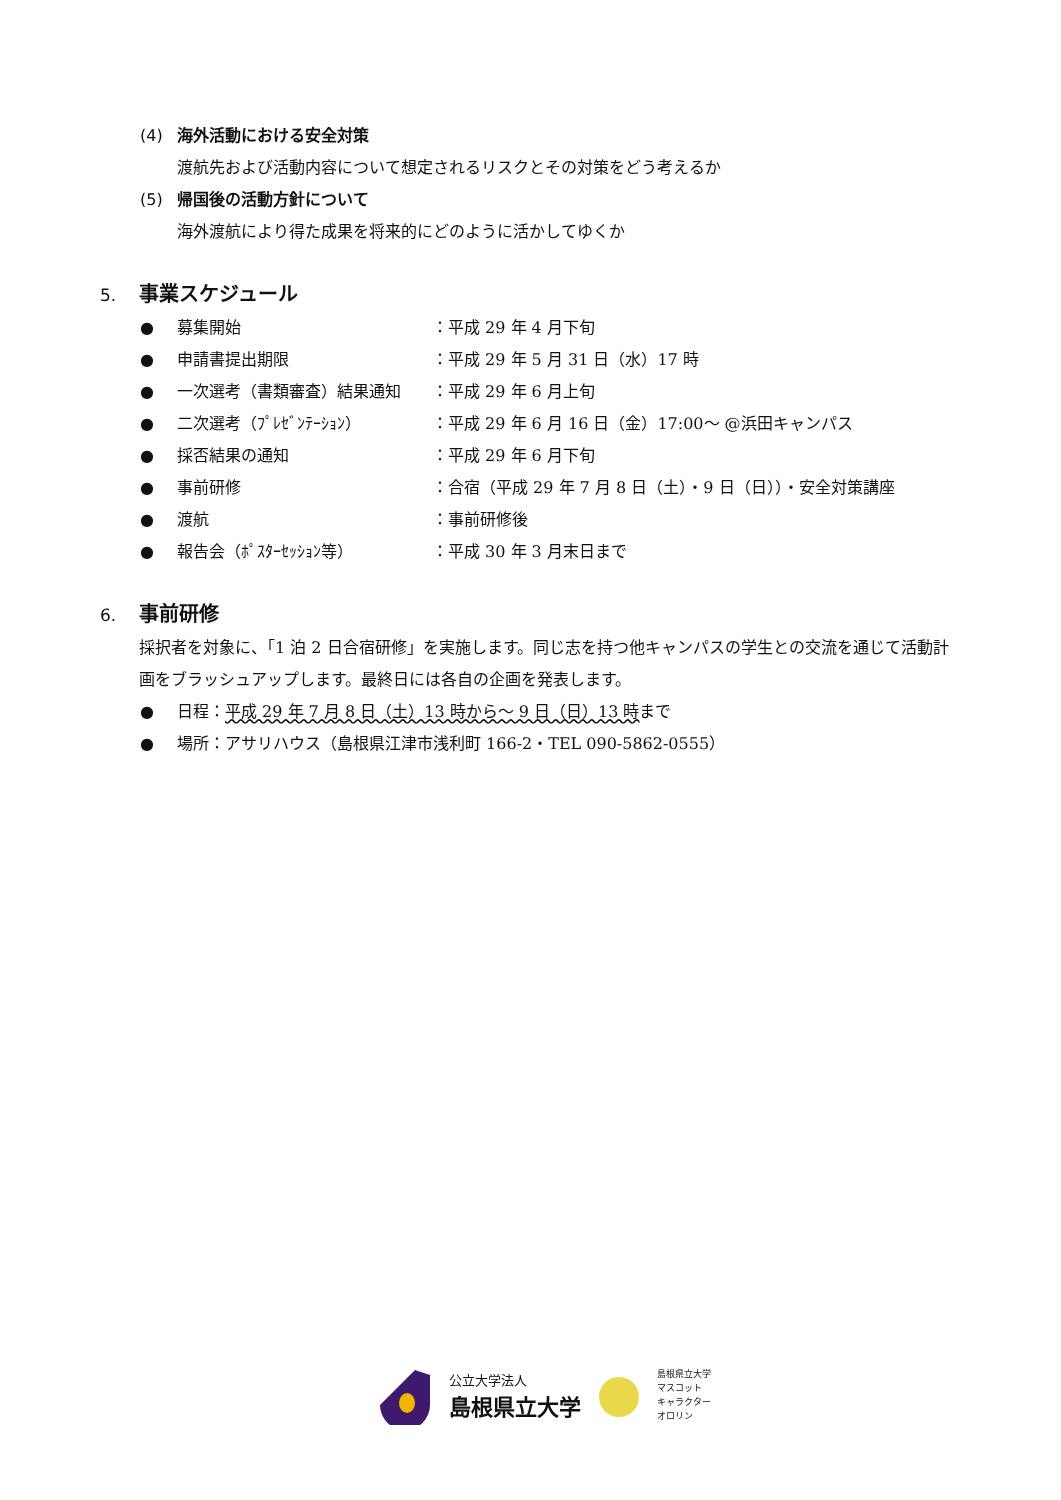(4) 海外活動における安全対策
渡航先および活動内容について想定されるリスクとその対策をどう考えるか
(5) 帰国後の活動方針について
海外渡航により得た成果を将来的にどのように活かしてゆくか
5. 事業スケジュール
● 募集開始 ：平成 29 年 4 月下旬
● 申請書提出期限 ：平成 29 年 5 月 31 日（水）17 時
● 一次選考（書類審査）結果通知 ：平成 29 年 6 月上旬
● 二次選考（ﾌﾟﾚｾﾞﾝﾃｰｼｮﾝ） ：平成 29 年 6 月 16 日（金）17:00～ @浜田キャンパス
● 採否結果の通知 ：平成 29 年 6 月下旬
● 事前研修 ：合宿（平成 29 年 7 月 8 日（土）・9 日（日））・安全対策講座
● 渡航 ：事前研修後
● 報告会（ﾎﾟｽﾀｰｾｯｼｮﾝ等） ：平成 30 年 3 月末日まで
6. 事前研修
採択者を対象に、「1 泊 2 日合宿研修」を実施します。同じ志を持つ他キャンパスの学生との交流を通じて活動計画をブラッシュアップします。最終日には各自の企画を発表します。
● 日程：平成 29 年 7 月 8 日（土）13 時から～ 9 日（日）13 時まで
● 場所：アサリハウス（島根県江津市浅利町 166-2・TEL 090-5862-0555）
公立大学法人
島根県立大学
島根県立大学
マスコット
キャラクター
オロリン